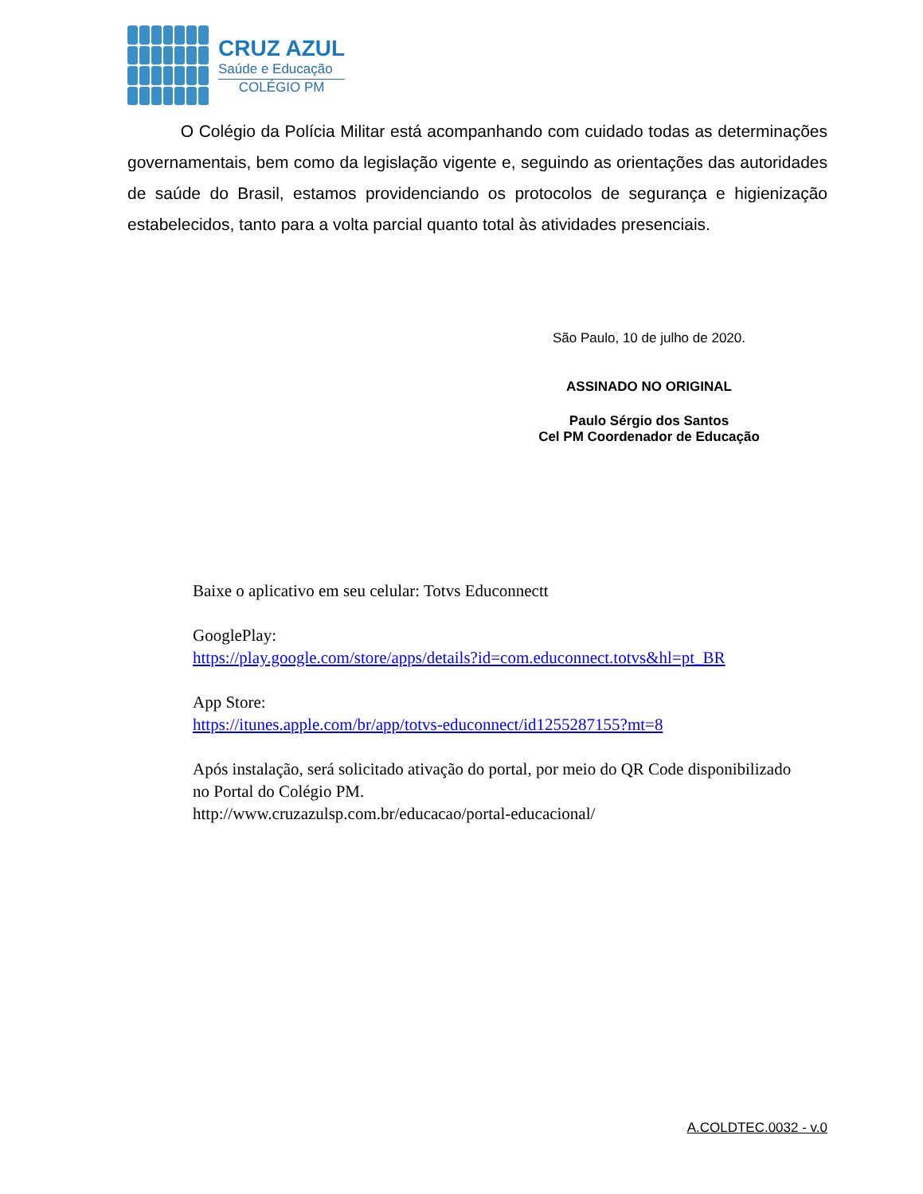CRUZ AZUL
Saúde e Educação
COLÉGIO PM
O Colégio da Polícia Militar está acompanhando com cuidado todas as determinações governamentais, bem como da legislação vigente e, seguindo as orientações das autoridades de saúde do Brasil, estamos providenciando os protocolos de segurança e higienização estabelecidos, tanto para a volta parcial quanto total às atividades presenciais.
São Paulo, 10 de julho de 2020.
ASSINADO NO ORIGINAL
Paulo Sérgio dos Santos
Cel PM Coordenador de Educação
Baixe o aplicativo em seu celular: Totvs Educonnectt
GooglePlay:
https://play.google.com/store/apps/details?id=com.educonnect.totvs&hl=pt_BR
App Store:
https://itunes.apple.com/br/app/totvs-educonnect/id1255287155?mt=8
Após instalação, será solicitado ativação do portal, por meio do QR Code disponibilizado
no Portal do Colégio PM.
http://www.cruzazulsp.com.br/educacao/portal-educacional/
A.COLDTEC.0032 - v.0